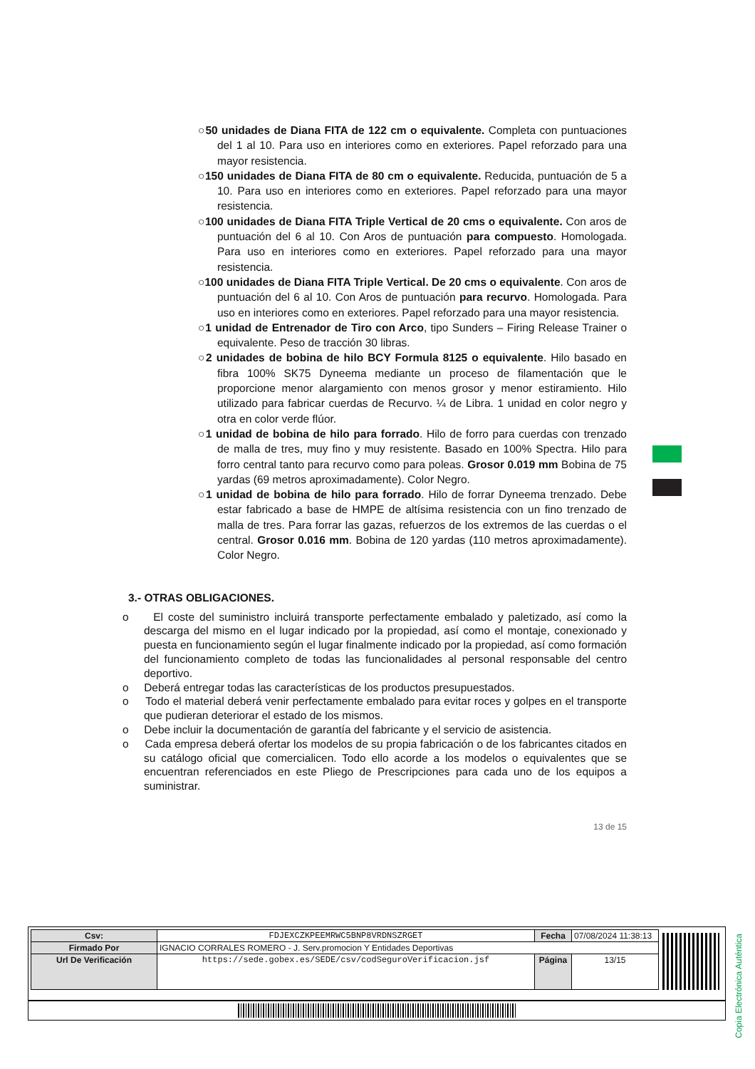○50 unidades de Diana FITA de 122 cm o equivalente. Completa con puntuaciones del 1 al 10. Para uso en interiores como en exteriores. Papel reforzado para una mayor resistencia.
○150 unidades de Diana FITA de 80 cm o equivalente. Reducida, puntuación de 5 a 10. Para uso en interiores como en exteriores. Papel reforzado para una mayor resistencia.
○100 unidades de Diana FITA Triple Vertical de 20 cms o equivalente. Con aros de puntuación del 6 al 10. Con Aros de puntuación para compuesto. Homologada. Para uso en interiores como en exteriores. Papel reforzado para una mayor resistencia.
○100 unidades de Diana FITA Triple Vertical. De 20 cms o equivalente. Con aros de puntuación del 6 al 10. Con Aros de puntuación para recurvo. Homologada. Para uso en interiores como en exteriores. Papel reforzado para una mayor resistencia.
○1 unidad de Entrenador de Tiro con Arco, tipo Sunders – Firing Release Trainer o equivalente. Peso de tracción 30 libras.
○2 unidades de bobina de hilo BCY Formula 8125 o equivalente. Hilo basado en fibra 100% SK75 Dyneema mediante un proceso de filamentación que le proporcione menor alargamiento con menos grosor y menor estiramiento. Hilo utilizado para fabricar cuerdas de Recurvo. ¼ de Libra. 1 unidad en color negro y otra en color verde flúor.
○1 unidad de bobina de hilo para forrado. Hilo de forro para cuerdas con trenzado de malla de tres, muy fino y muy resistente. Basado en 100% Spectra. Hilo para forro central tanto para recurvo como para poleas. Grosor 0.019 mm Bobina de 75 yardas (69 metros aproximadamente). Color Negro.
○1 unidad de bobina de hilo para forrado. Hilo de forrar Dyneema trenzado. Debe estar fabricado a base de HMPE de altísima resistencia con un fino trenzado de malla de tres. Para forrar las gazas, refuerzos de los extremos de las cuerdas o el central. Grosor 0.016 mm. Bobina de 120 yardas (110 metros aproximadamente). Color Negro.
3.- OTRAS OBLIGACIONES.
o El coste del suministro incluirá transporte perfectamente embalado y paletizado, así como la descarga del mismo en el lugar indicado por la propiedad, así como el montaje, conexionado y puesta en funcionamiento según el lugar finalmente indicado por la propiedad, así como formación del funcionamiento completo de todas las funcionalidades al personal responsable del centro deportivo.
o Deberá entregar todas las características de los productos presupuestados.
o Todo el material deberá venir perfectamente embalado para evitar roces y golpes en el transporte que pudieran deteriorar el estado de los mismos.
o Debe incluir la documentación de garantía del fabricante y el servicio de asistencia.
o Cada empresa deberá ofertar los modelos de su propia fabricación o de los fabricantes citados en su catálogo oficial que comercialicen. Todo ello acorde a los modelos o equivalentes que se encuentran referenciados en este Pliego de Prescripciones para cada uno de los equipos a suministrar.
13 de 15
Copia Electrónica Auténtica
| Csv: | FDJEXCZKPEEMRWC5BNP8VRDNSZRGET | Fecha | 07/08/2024 11:38:13 |
| Firmado Por | IGNACIO CORRALES ROMERO - J. Serv.promocion Y Entidades Deportivas | | |
| Url De Verificación | https://sede.gobex.es/SEDE/csv/codSeguroVerificacion.jsf | Página | 13/15 |